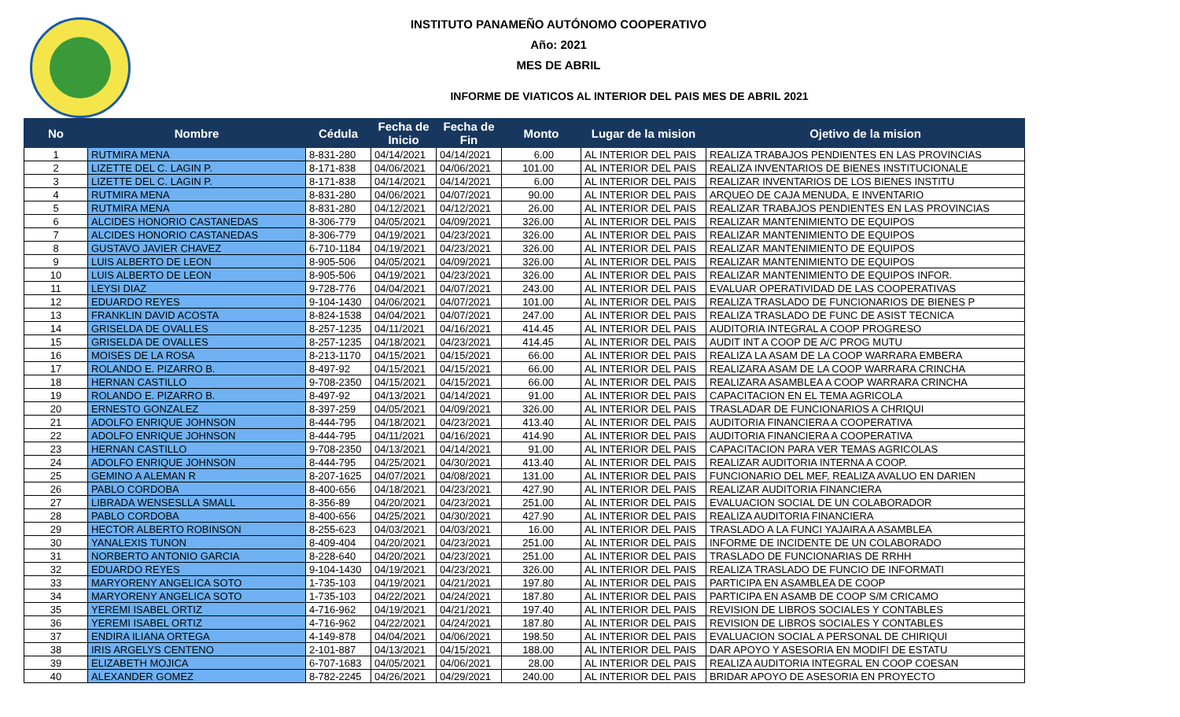INSTITUTO PANAMEÑO AUTÓNOMO COOPERATIVO
Año: 2021
MES DE ABRIL
INFORME DE VIATICOS AL INTERIOR DEL PAIS MES DE ABRIL 2021
| No | Nombre | Cédula | Fecha de Inicio | Fecha de Fin | Monto | Lugar de la mision | Ojetivo de la mision |
| --- | --- | --- | --- | --- | --- | --- | --- |
| 1 | RUTMIRA MENA | 8-831-280 | 04/14/2021 | 04/14/2021 | 6.00 | AL INTERIOR DEL PAIS | REALIZA TRABAJOS PENDIENTES EN LAS PROVINCIAS |
| 2 | LIZETTE DEL C. LAGIN P. | 8-171-838 | 04/06/2021 | 04/06/2021 | 101.00 | AL INTERIOR DEL PAIS | REALIZA INVENTARIOS DE BIENES INSTITUCIONALE |
| 3 | LIZETTE DEL C. LAGIN P. | 8-171-838 | 04/14/2021 | 04/14/2021 | 6.00 | AL INTERIOR DEL PAIS | REALIZAR INVENTARIOS DE LOS BIENES INSTITU |
| 4 | RUTMIRA MENA | 8-831-280 | 04/06/2021 | 04/07/2021 | 90.00 | AL INTERIOR DEL PAIS | ARQUEO DE CAJA MENUDA, E INVENTARIO |
| 5 | RUTMIRA MENA | 8-831-280 | 04/12/2021 | 04/12/2021 | 26.00 | AL INTERIOR DEL PAIS | REALIZAR TRABAJOS PENDIENTES EN LAS PROVINCIAS |
| 6 | ALCIDES HONORIO CASTANEDAS | 8-306-779 | 04/05/2021 | 04/09/2021 | 326.00 | AL INTERIOR DEL PAIS | REALIZAR MANTENIMIENTO DE EQUIPOS |
| 7 | ALCIDES HONORIO CASTANEDAS | 8-306-779 | 04/19/2021 | 04/23/2021 | 326.00 | AL INTERIOR DEL PAIS | REALIZAR MANTENIMIENTO DE EQUIPOS |
| 8 | GUSTAVO JAVIER CHAVEZ | 6-710-1184 | 04/19/2021 | 04/23/2021 | 326.00 | AL INTERIOR DEL PAIS | REALIZAR MANTENIMIENTO DE EQUIPOS |
| 9 | LUIS ALBERTO DE LEON | 8-905-506 | 04/05/2021 | 04/09/2021 | 326.00 | AL INTERIOR DEL PAIS | REALIZAR MANTENIMIENTO DE EQUIPOS |
| 10 | LUIS ALBERTO DE LEON | 8-905-506 | 04/19/2021 | 04/23/2021 | 326.00 | AL INTERIOR DEL PAIS | REALIZAR MANTENIMIENTO DE EQUIPOS INFOR. |
| 11 | LEYSI DIAZ | 9-728-776 | 04/04/2021 | 04/07/2021 | 243.00 | AL INTERIOR DEL PAIS | EVALUAR OPERATIVIDAD DE LAS COOPERATIVAS |
| 12 | EDUARDO REYES | 9-104-1430 | 04/06/2021 | 04/07/2021 | 101.00 | AL INTERIOR DEL PAIS | REALIZA TRASLADO DE FUNCIONARIOS DE BIENES P |
| 13 | FRANKLIN DAVID ACOSTA | 8-824-1538 | 04/04/2021 | 04/07/2021 | 247.00 | AL INTERIOR DEL PAIS | REALIZA TRASLADO DE FUNC DE ASIST TECNICA |
| 14 | GRISELDA DE OVALLES | 8-257-1235 | 04/11/2021 | 04/16/2021 | 414.45 | AL INTERIOR DEL PAIS | AUDITORIA INTEGRAL A COOP PROGRESO |
| 15 | GRISELDA DE OVALLES | 8-257-1235 | 04/18/2021 | 04/23/2021 | 414.45 | AL INTERIOR DEL PAIS | AUDIT INT A COOP DE A/C PROG MUTU |
| 16 | MOISES DE LA ROSA | 8-213-1170 | 04/15/2021 | 04/15/2021 | 66.00 | AL INTERIOR DEL PAIS | REALIZA LA ASAM DE LA COOP WARRARA EMBERA |
| 17 | ROLANDO E. PIZARRO B. | 8-497-92 | 04/15/2021 | 04/15/2021 | 66.00 | AL INTERIOR DEL PAIS | REALIZARA ASAM DE LA COOP WARRARA CRINCHA |
| 18 | HERNAN CASTILLO | 9-708-2350 | 04/15/2021 | 04/15/2021 | 66.00 | AL INTERIOR DEL PAIS | REALIZARA ASAMBLEA A COOP WARRARA CRINCHA |
| 19 | ROLANDO E. PIZARRO B. | 8-497-92 | 04/13/2021 | 04/14/2021 | 91.00 | AL INTERIOR DEL PAIS | CAPACITACION EN EL TEMA AGRICOLA |
| 20 | ERNESTO GONZALEZ | 8-397-259 | 04/05/2021 | 04/09/2021 | 326.00 | AL INTERIOR DEL PAIS | TRASLADAR DE FUNCIONARIOS A CHRIQUI |
| 21 | ADOLFO ENRIQUE JOHNSON | 8-444-795 | 04/18/2021 | 04/23/2021 | 413.40 | AL INTERIOR DEL PAIS | AUDITORIA FINANCIERA A COOPERATIVA |
| 22 | ADOLFO ENRIQUE JOHNSON | 8-444-795 | 04/11/2021 | 04/16/2021 | 414.90 | AL INTERIOR DEL PAIS | AUDITORIA FINANCIERA A COOPERATIVA |
| 23 | HERNAN CASTILLO | 9-708-2350 | 04/13/2021 | 04/14/2021 | 91.00 | AL INTERIOR DEL PAIS | CAPACITACION PARA VER TEMAS AGRICOLAS |
| 24 | ADOLFO ENRIQUE JOHNSON | 8-444-795 | 04/25/2021 | 04/30/2021 | 413.40 | AL INTERIOR DEL PAIS | REALIZAR AUDITORIA INTERNA A COOP. |
| 25 | GEMINO A ALEMAN R | 8-207-1625 | 04/07/2021 | 04/08/2021 | 131.00 | AL INTERIOR DEL PAIS | FUNCIONARIO DEL MEF, REALIZA AVALUO EN DARIEN |
| 26 | PABLO CORDOBA | 8-400-656 | 04/18/2021 | 04/23/2021 | 427.90 | AL INTERIOR DEL PAIS | REALIZAR AUDITORIA FINANCIERA |
| 27 | LIBRADA WENSESLLA SMALL | 8-356-89 | 04/20/2021 | 04/23/2021 | 251.00 | AL INTERIOR DEL PAIS | EVALUACION SOCIAL DE UN COLABORADOR |
| 28 | PABLO CORDOBA | 8-400-656 | 04/25/2021 | 04/30/2021 | 427.90 | AL INTERIOR DEL PAIS | REALIZA AUDITORIA FINANCIERA |
| 29 | HECTOR ALBERTO ROBINSON | 8-255-623 | 04/03/2021 | 04/03/2021 | 16.00 | AL INTERIOR DEL PAIS | TRASLADO A LA FUNCI YAJAIRA A ASAMBLEA |
| 30 | YANALEXIS TUNON | 8-409-404 | 04/20/2021 | 04/23/2021 | 251.00 | AL INTERIOR DEL PAIS | INFORME DE INCIDENTE DE UN COLABORADO |
| 31 | NORBERTO ANTONIO GARCIA | 8-228-640 | 04/20/2021 | 04/23/2021 | 251.00 | AL INTERIOR DEL PAIS | TRASLADO DE FUNCIONARIAS DE RRHH |
| 32 | EDUARDO REYES | 9-104-1430 | 04/19/2021 | 04/23/2021 | 326.00 | AL INTERIOR DEL PAIS | REALIZA TRASLADO DE FUNCIO DE INFORMATI |
| 33 | MARYORENY ANGELICA SOTO | 1-735-103 | 04/19/2021 | 04/21/2021 | 197.80 | AL INTERIOR DEL PAIS | PARTICIPA EN ASAMBLEA DE COOP |
| 34 | MARYORENY ANGELICA SOTO | 1-735-103 | 04/22/2021 | 04/24/2021 | 187.80 | AL INTERIOR DEL PAIS | PARTICIPA EN ASAMB DE COOP S/M CRICAMO |
| 35 | YEREMI ISABEL ORTIZ | 4-716-962 | 04/19/2021 | 04/21/2021 | 197.40 | AL INTERIOR DEL PAIS | REVISION DE LIBROS SOCIALES Y CONTABLES |
| 36 | YEREMI ISABEL ORTIZ | 4-716-962 | 04/22/2021 | 04/24/2021 | 187.80 | AL INTERIOR DEL PAIS | REVISION DE LIBROS SOCIALES Y CONTABLES |
| 37 | ENDIRA ILIANA ORTEGA | 4-149-878 | 04/04/2021 | 04/06/2021 | 198.50 | AL INTERIOR DEL PAIS | EVALUACION SOCIAL A PERSONAL DE CHIRIQUI |
| 38 | IRIS ARGELYS CENTENO | 2-101-887 | 04/13/2021 | 04/15/2021 | 188.00 | AL INTERIOR DEL PAIS | DAR APOYO Y ASESORIA EN MODIFI DE ESTATU |
| 39 | ELIZABETH MOJICA | 6-707-1683 | 04/05/2021 | 04/06/2021 | 28.00 | AL INTERIOR DEL PAIS | REALIZA AUDITORIA INTEGRAL EN COOP COESAN |
| 40 | ALEXANDER GOMEZ | 8-782-2245 | 04/26/2021 | 04/29/2021 | 240.00 | AL INTERIOR DEL PAIS | BRIDAR APOYO DE ASESORIA EN PROYECTO |